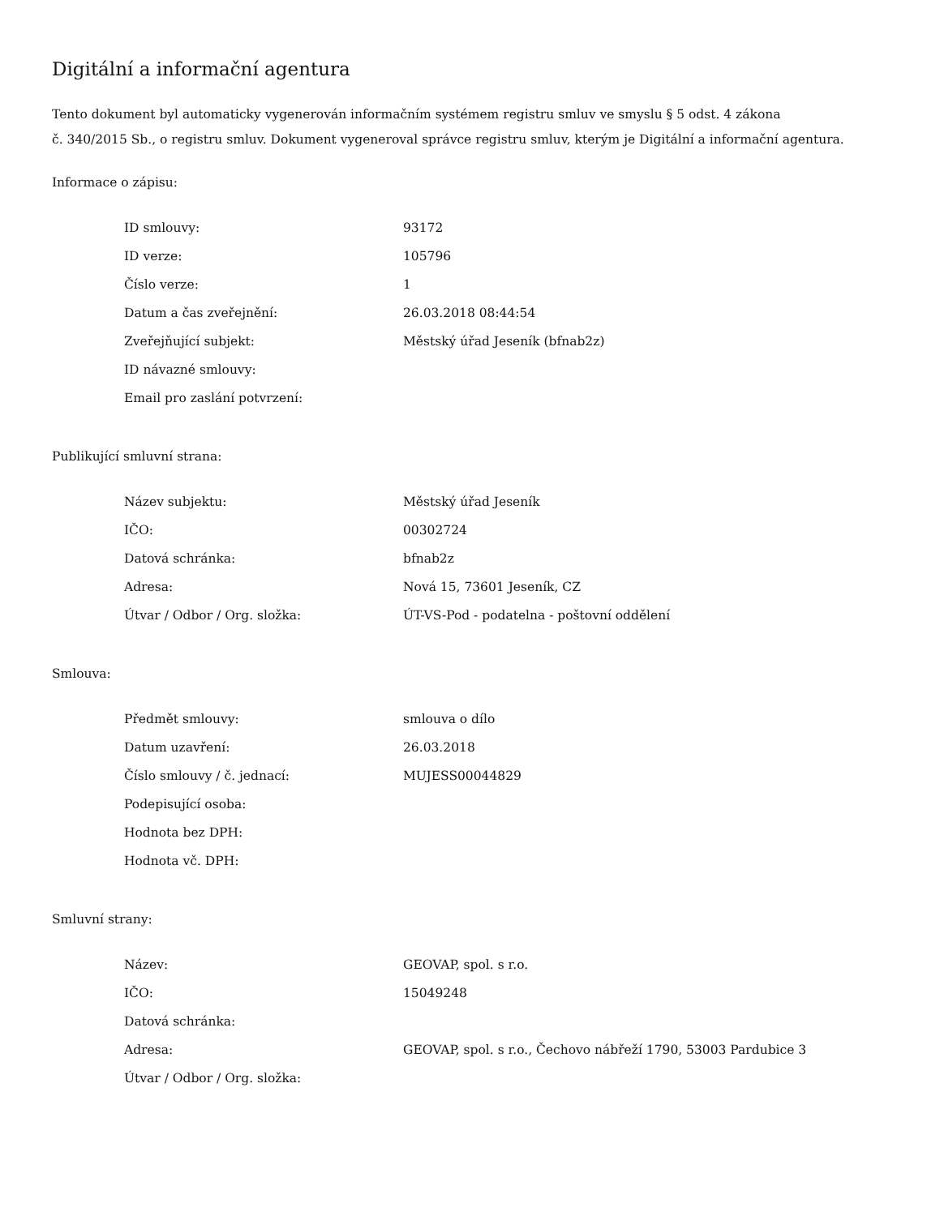Digitální a informační agentura
Tento dokument byl automaticky vygenerován informačním systémem registru smluv ve smyslu § 5 odst. 4 zákona
č. 340/2015 Sb., o registru smluv. Dokument vygeneroval správce registru smluv, kterým je Digitální a informační agentura.
Informace o zápisu:
| ID smlouvy: | 93172 |
| ID verze: | 105796 |
| Číslo verze: | 1 |
| Datum a čas zveřejnění: | 26.03.2018 08:44:54 |
| Zveřejňující subjekt: | Městský úřad Jeseník (bfnab2z) |
| ID návazné smlouvy: | |
| Email pro zaslání potvrzení: | |
Publikující smluvní strana:
| Název subjektu: | Městský úřad Jeseník |
| IČO: | 00302724 |
| Datová schránka: | bfnab2z |
| Adresa: | Nová 15, 73601 Jeseník, CZ |
| Útvar / Odbor / Org. složka: | ÚT-VS-Pod - podatelna - poštovní oddělení |
Smlouva:
| Předmět smlouvy: | smlouva o dílo |
| Datum uzavření: | 26.03.2018 |
| Číslo smlouvy / č. jednací: | MUJESS00044829 |
| Podepisující osoba: | |
| Hodnota bez DPH: | |
| Hodnota vč. DPH: | |
Smluvní strany:
| Název: | GEOVAP, spol. s r.o. |
| IČO: | 15049248 |
| Datová schránka: | |
| Adresa: | GEOVAP, spol. s r.o., Čechovo nábřeží 1790, 53003 Pardubice 3 |
| Útvar / Odbor / Org. složka: | |